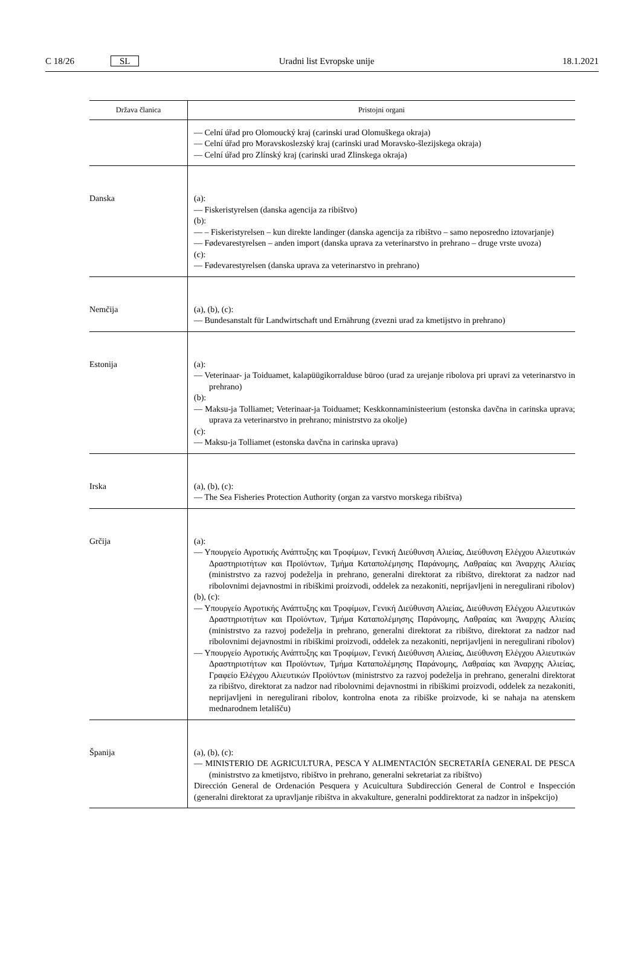C 18/26 SL Uradni list Evropske unije 18.1.2021
| Država članica | Pristojni organi |
| --- | --- |
| | — Celní úřad pro Olomoucký kraj (carinski urad Olomuškega okraja) — Celní úřad pro Moravskoslezský kraj (carinski urad Moravsko-šlezijskega okraja) — Celní úřad pro Zlínský kraj (carinski urad Zlinskega okraja) |
| Danska | (a): — Fiskeristyrelsen (danska agencija za ribištvo) (b): — – Fiskeristyrelsen – kun direkte landinger (danska agencija za ribištvo – samo neposredno iztovarjanje) — Fødevarestyrelsen – anden import (danska uprava za veterinarstvo in prehrano – druge vrste uvoza) (c): — Fødevarestyrelsen (danska uprava za veterinarstvo in prehrano) |
| Nemčija | (a), (b), (c): — Bundesanstalt für Landwirtschaft und Ernährung (zvezni urad za kmetijstvo in prehrano) |
| Estonija | (a): — Veterinaar- ja Toiduamet, kalapüügikorralduse büroo (urad za urejanje ribolova pri upravi za veterinarstvo in prehrano) (b): — Maksu-ja Tolliamet; Veterinaar-ja Toiduamet; Keskkonnaministeerium (estonska davčna in carinska uprava; uprava za veterinarstvo in prehrano; ministrstvo za okolje) (c): — Maksu-ja Tolliamet (estonska davčna in carinska uprava) |
| Irska | (a), (b), (c): — The Sea Fisheries Protection Authority (organ za varstvo morskega ribištva) |
| Grčija | (a): — Υπουργείο Αγροτικής Ανάπτυξης και Τροφίμων, Γενική Διεύθυνση Αλιείας, Διεύθυνση Ελέγχου Αλιευτικών Δραστηριοτήτων και Προϊόντων, Τμήμα Καταπολέμησης Παράνομης, Λαθραίας και Άναρχης Αλιείας (ministrstvo za razvoj podeželja in prehrano, generalni direktorat za ribištvo, direktorat za nadzor nad ribolovnimi dejavnostmi in ribiškimi proizvodi, oddelek za nezakoniti, neprijavljeni in neregulirani ribolov) (b), (c): — Υπουργείο Αγροτικής Ανάπτυξης και Τροφίμων, Γενική Διεύθυνση Αλιείας, Διεύθυνση Ελέγχου Αλιευτικών Δραστηριοτήτων και Προϊόντων, Τμήμα Καταπολέμησης Παράνομης, Λαθραίας και Άναρχης Αλιείας (ministrstvo za razvoj podeželja in prehrano, generalni direktorat za ribištvo, direktorat za nadzor nad ribolovnimi dejavnostmi in ribiškimi proizvodi, oddelek za nezakoniti, neprijavljeni in neregulirani ribolov) — Υπουργείο Αγροτικής Ανάπτυξης και Τροφίμων, Γενική Διεύθυνση Αλιείας, Διεύθυνση Ελέγχου Αλιευτικών Δραστηριοτήτων και Προϊόντων, Τμήμα Καταπολέμησης Παράνομης, Λαθραίας και Άναρχης Αλιείας, Γραφείο Ελέγχου Αλιευτικών Προϊόντων (ministrstvo za razvoj podeželja in prehrano, generalni direktorat za ribištvo, direktorat za nadzor nad ribolovnimi dejavnostmi in ribiškimi proizvodi, oddelek za nezakoniti, neprijavljeni in neregulirani ribolov, kontrolna enota za ribiške proizvode, ki se nahaja na atenskem mednarodnem letališču) |
| Španija | (a), (b), (c): — MINISTERIO DE AGRICULTURA, PESCA Y ALIMENTACIÓN SECRETARÍA GENERAL DE PESCA (ministrstvo za kmetijstvo, ribištvo in prehrano, generalni sekretariat za ribištvo) Dirección General de Ordenación Pesquera y Acuicultura Subdirección General de Control e Inspección (generalni direktorat za upravljanje ribištva in akvakulture, generalni poddirektorat za nadzor in inšpekcijo) |